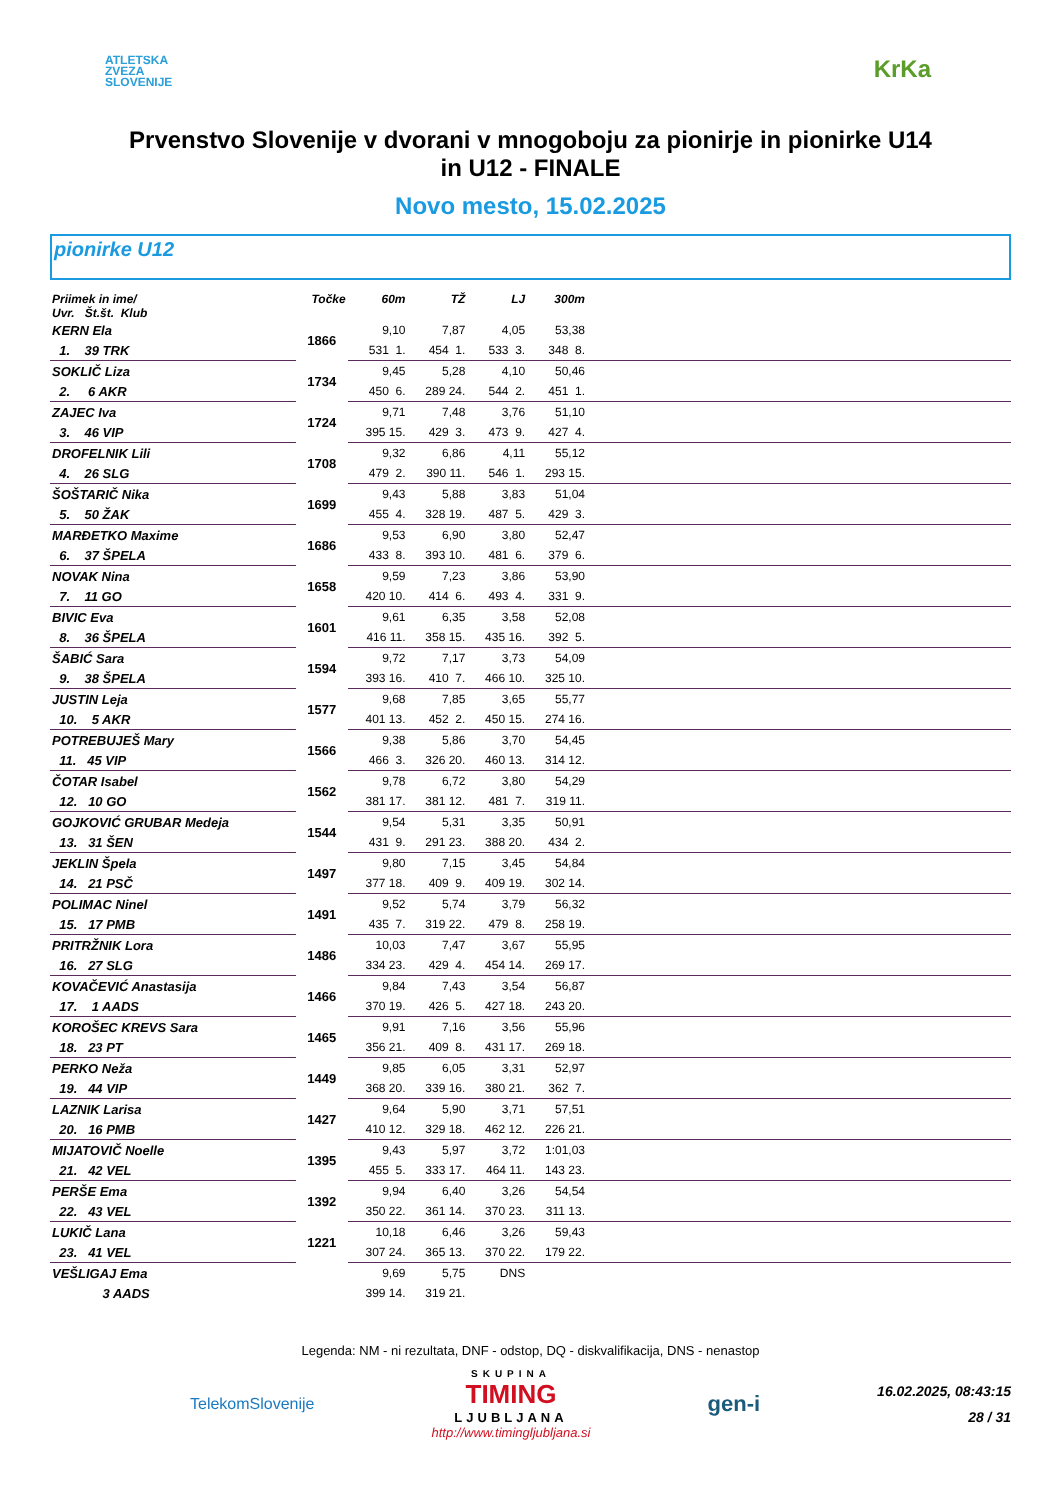ATLETSKA
ZVEZA
SLOVENIJE
KrKa
Prvenstvo Slovenije v dvorani v mnogoboju za pionirje in pionirke U14
in U12 - FINALE
Novo mesto, 15.02.2025
pionirke U12
| Priimek in ime/ Uvr. Št.št. Klub | Točke | 60m | TŽ | LJ | 300m | |
| --- | --- | --- | --- | --- | --- | --- |
| KERN Ela | 1866 | 9,10 | 7,87 | 4,05 | 53,38 | |
| 1. 39 TRK | | 531 1. | 454 1. | 533 3. | 348 8. | |
| SOKLIČ Liza | 1734 | 9,45 | 5,28 | 4,10 | 50,46 | |
| 2. 6 AKR | | 450 6. | 289 24. | 544 2. | 451 1. | |
| ZAJEC Iva | 1724 | 9,71 | 7,48 | 3,76 | 51,10 | |
| 3. 46 VIP | | 395 15. | 429 3. | 473 9. | 427 4. | |
| DROFELNIK Lili | 1708 | 9,32 | 6,86 | 4,11 | 55,12 | |
| 4. 26 SLG | | 479 2. | 390 11. | 546 1. | 293 15. | |
| ŠOŠTARIČ Nika | 1699 | 9,43 | 5,88 | 3,83 | 51,04 | |
| 5. 50 ŽAK | | 455 4. | 328 19. | 487 5. | 429 3. | |
| MARĐETKO Maxime | 1686 | 9,53 | 6,90 | 3,80 | 52,47 | |
| 6. 37 ŠPELA | | 433 8. | 393 10. | 481 6. | 379 6. | |
| NOVAK Nina | 1658 | 9,59 | 7,23 | 3,86 | 53,90 | |
| 7. 11 GO | | 420 10. | 414 6. | 493 4. | 331 9. | |
| BIVIC Eva | 1601 | 9,61 | 6,35 | 3,58 | 52,08 | |
| 8. 36 ŠPELA | | 416 11. | 358 15. | 435 16. | 392 5. | |
| ŠABIĆ Sara | 1594 | 9,72 | 7,17 | 3,73 | 54,09 | |
| 9. 38 ŠPELA | | 393 16. | 410 7. | 466 10. | 325 10. | |
| JUSTIN Leja | 1577 | 9,68 | 7,85 | 3,65 | 55,77 | |
| 10. 5 AKR | | 401 13. | 452 2. | 450 15. | 274 16. | |
| POTREBUJEŠ Mary | 1566 | 9,38 | 5,86 | 3,70 | 54,45 | |
| 11. 45 VIP | | 466 3. | 326 20. | 460 13. | 314 12. | |
| ČOTAR Isabel | 1562 | 9,78 | 6,72 | 3,80 | 54,29 | |
| 12. 10 GO | | 381 17. | 381 12. | 481 7. | 319 11. | |
| GOJKOVIĆ GRUBAR Medeja | 1544 | 9,54 | 5,31 | 3,35 | 50,91 | |
| 13. 31 ŠEN | | 431 9. | 291 23. | 388 20. | 434 2. | |
| JEKLIN Špela | 1497 | 9,80 | 7,15 | 3,45 | 54,84 | |
| 14. 21 PSČ | | 377 18. | 409 9. | 409 19. | 302 14. | |
| POLIMAC Ninel | 1491 | 9,52 | 5,74 | 3,79 | 56,32 | |
| 15. 17 PMB | | 435 7. | 319 22. | 479 8. | 258 19. | |
| PRITRŽNIK Lora | 1486 | 10,03 | 7,47 | 3,67 | 55,95 | |
| 16. 27 SLG | | 334 23. | 429 4. | 454 14. | 269 17. | |
| KOVAČEVIĆ Anastasija | 1466 | 9,84 | 7,43 | 3,54 | 56,87 | |
| 17. 1 AADS | | 370 19. | 426 5. | 427 18. | 243 20. | |
| KOROŠEC KREVS Sara | 1465 | 9,91 | 7,16 | 3,56 | 55,96 | |
| 18. 23 PT | | 356 21. | 409 8. | 431 17. | 269 18. | |
| PERKO Neža | 1449 | 9,85 | 6,05 | 3,31 | 52,97 | |
| 19. 44 VIP | | 368 20. | 339 16. | 380 21. | 362 7. | |
| LAZNIK Larisa | 1427 | 9,64 | 5,90 | 3,71 | 57,51 | |
| 20. 16 PMB | | 410 12. | 329 18. | 462 12. | 226 21. | |
| MIJATOVIČ Noelle | 1395 | 9,43 | 5,97 | 3,72 | 1:01,03 | |
| 21. 42 VEL | | 455 5. | 333 17. | 464 11. | 143 23. | |
| PERŠE Ema | 1392 | 9,94 | 6,40 | 3,26 | 54,54 | |
| 22. 43 VEL | | 350 22. | 361 14. | 370 23. | 311 13. | |
| LUKIČ Lana | 1221 | 10,18 | 6,46 | 3,26 | 59,43 | |
| 23. 41 VEL | | 307 24. | 365 13. | 370 22. | 179 22. | |
| VEŠLIGAJ Ema | | 9,69 | 5,75 | DNS | | |
| 3 AADS | | 399 14. | 319 21. | | | |
Legenda: NM - ni rezultata, DNF - odstop, DQ - diskvalifikacija, DNS - nenastop
TelekomSlovenije
SKUPINA
TIMING
LJUBLJANA
http://www.timingljubljana.si
gen-i
16.02.2025, 08:43:15
28 / 31